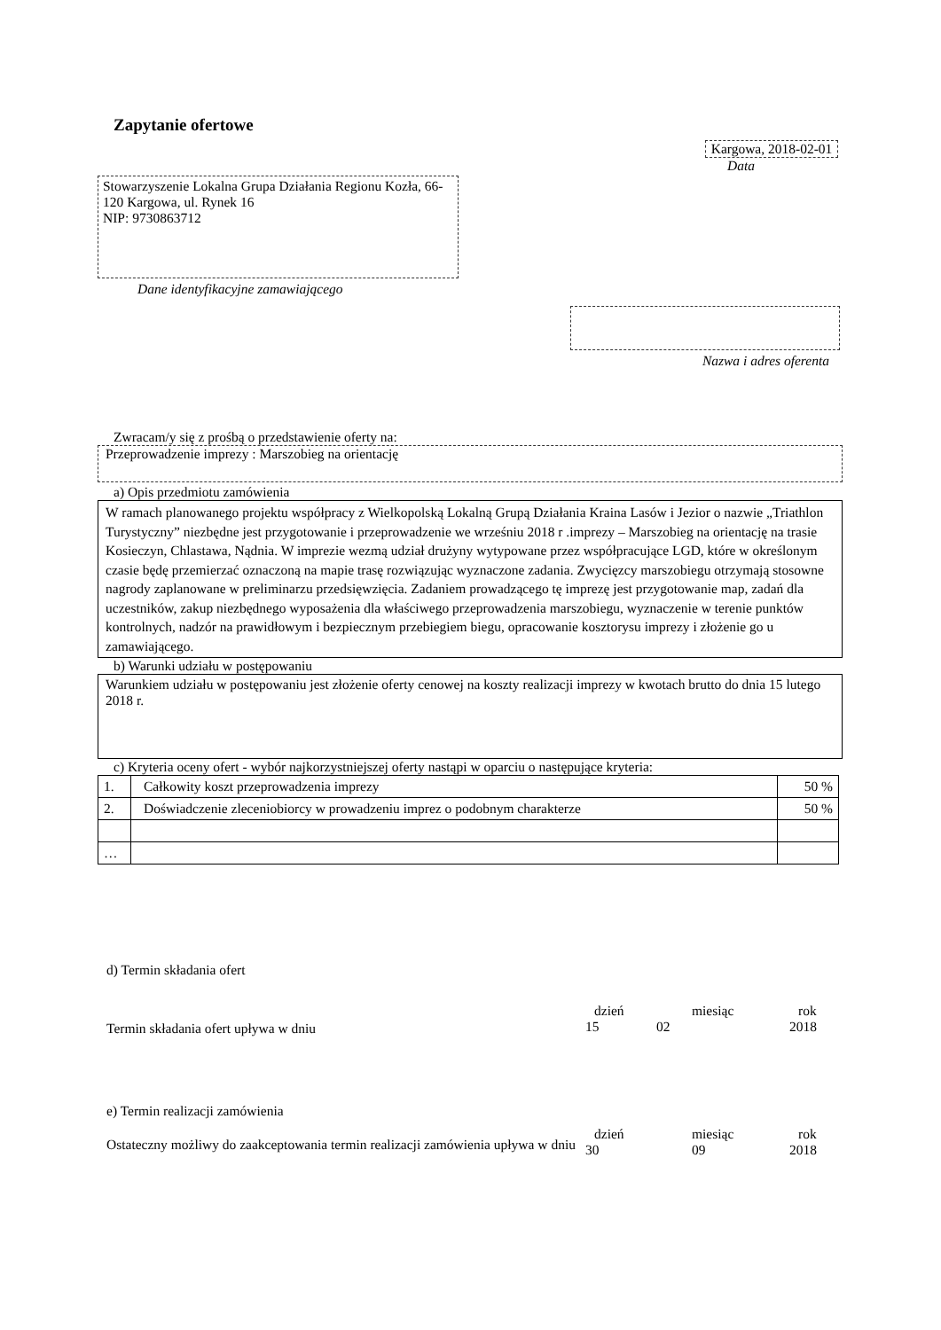Zapytanie ofertowe
Kargowa, 2018-02-01
Data
Stowarzyszenie Lokalna Grupa Działania Regionu Kozła, 66-120 Kargowa, ul. Rynek 16
NIP: 9730863712
Dane identyfikacyjne zamawiającego
Nazwa i adres oferenta
Zwracam/y się z prośbą o przedstawienie oferty na:
Przeprowadzenie imprezy : Marszobieg na orientację
a) Opis przedmiotu zamówienia
W ramach planowanego projektu współpracy z Wielkopolską Lokalną Grupą Działania Kraina Lasów i Jezior o nazwie „Triathlon Turystyczny” niezbędne jest przygotowanie i przeprowadzenie we wrześniu 2018 r .imprezy – Marszobieg na orientację na trasie Kosieczyn, Chlastawa, Nądnia. W imprezie wezmą udział drużyny wytypowane przez współpracujące LGD, które w określonym czasie będę przemierzać oznaczoną na mapie trasę rozwiązując wyznaczone zadania. Zwycięzcy marszobiegu otrzymają stosowne nagrody zaplanowane w preliminarzu przedsięwzięcia. Zadaniem prowadzącego tę imprezę jest przygotowanie map, zadań dla uczestników, zakup niezbędnego wyposażenia dla właściwego przeprowadzenia marszobiegu, wyznaczenie w terenie punktów kontrolnych, nadzór na prawidłowym i bezpiecznym przebiegiem biegu, opracowanie kosztorysu imprezy i złożenie go u zamawiającego.
b) Warunki udziału w postępowaniu
Warunkiem udziału w postępowaniu jest złożenie oferty cenowej na koszty realizacji imprezy w kwotach brutto do dnia 15 lutego 2018 r.
c) Kryteria oceny ofert - wybór najkorzystniejszej oferty nastąpi w oparciu o następujące kryteria:
| 1. | Całkowity koszt przeprowadzenia imprezy | 50 % |
| 2. | Doświadczenie zleceniobiorcy w prowadzeniu imprez o podobnym charakterze | 50 % |
| … | | |
d) Termin składania ofert
Termin składania ofert upływa w dniu
dzień miesiąc rok
15 02 2018
e) Termin realizacji zamówienia
Ostateczny możliwy do zaakceptowania termin realizacji zamówienia upływa w dniu
dzień miesiąc rok
30 09 2018